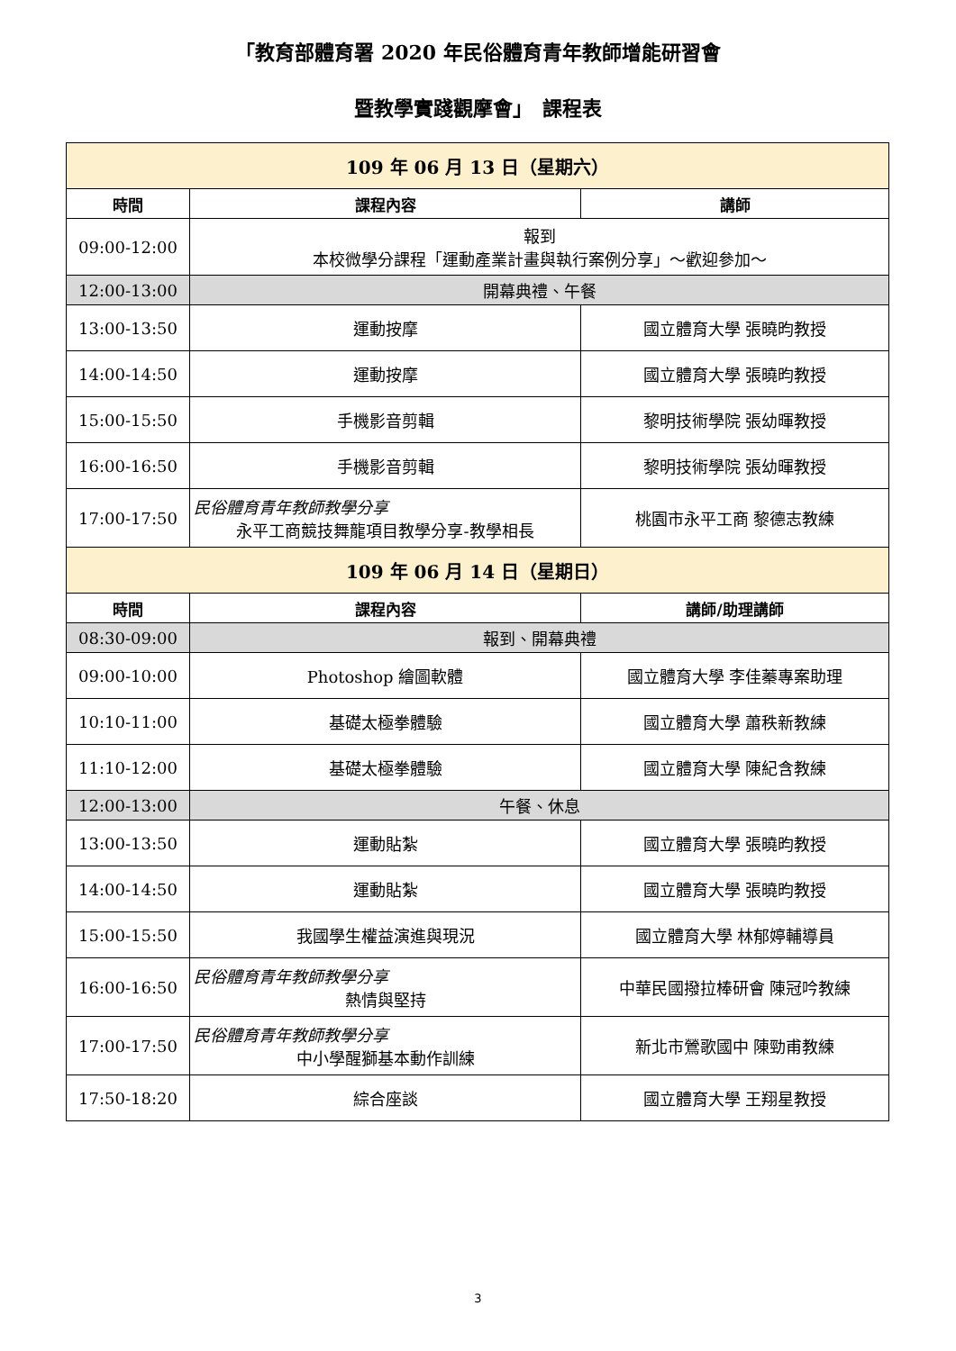「教育部體育署 2020 年民俗體育青年教師增能研習會
暨教學實踐觀摩會」　課程表
| 109 年 06 月 13 日（星期六） | | |
| 時間 | 課程內容 | 講師 |
| 09:00-12:00 | 報到 本校微學分課程「運動產業計畫與執行案例分享」～歡迎參加～ | |
| 12:00-13:00 | 開幕典禮、午餐 | |
| 13:00-13:50 | 運動按摩 | 國立體育大學 張曉昀教授 |
| 14:00-14:50 | 運動按摩 | 國立體育大學 張曉昀教授 |
| 15:00-15:50 | 手機影音剪輯 | 黎明技術學院 張幼暉教授 |
| 16:00-16:50 | 手機影音剪輯 | 黎明技術學院 張幼暉教授 |
| 17:00-17:50 | 民俗體育青年教師教學分享 永平工商競技舞龍項目教學分享-教學相長 | 桃園市永平工商 黎德志教練 |
| 109 年 06 月 14 日（星期日） | | |
| 時間 | 課程內容 | 講師/助理講師 |
| 08:30-09:00 | 報到、開幕典禮 | |
| 09:00-10:00 | Photoshop 繪圖軟體 | 國立體育大學 李佳蓁專案助理 |
| 10:10-11:00 | 基礎太極拳體驗 | 國立體育大學 蕭秩新教練 |
| 11:10-12:00 | 基礎太極拳體驗 | 國立體育大學 陳紀含教練 |
| 12:00-13:00 | 午餐、休息 | |
| 13:00-13:50 | 運動貼紮 | 國立體育大學 張曉昀教授 |
| 14:00-14:50 | 運動貼紮 | 國立體育大學 張曉昀教授 |
| 15:00-15:50 | 我國學生權益演進與現況 | 國立體育大學 林郁婷輔導員 |
| 16:00-16:50 | 民俗體育青年教師教學分享 熱情與堅持 | 中華民國撥拉棒研會 陳冠吟教練 |
| 17:00-17:50 | 民俗體育青年教師教學分享 中小學醒獅基本動作訓練 | 新北市鶯歌國中 陳勁甫教練 |
| 17:50-18:20 | 綜合座談 | 國立體育大學 王翔星教授 |
3